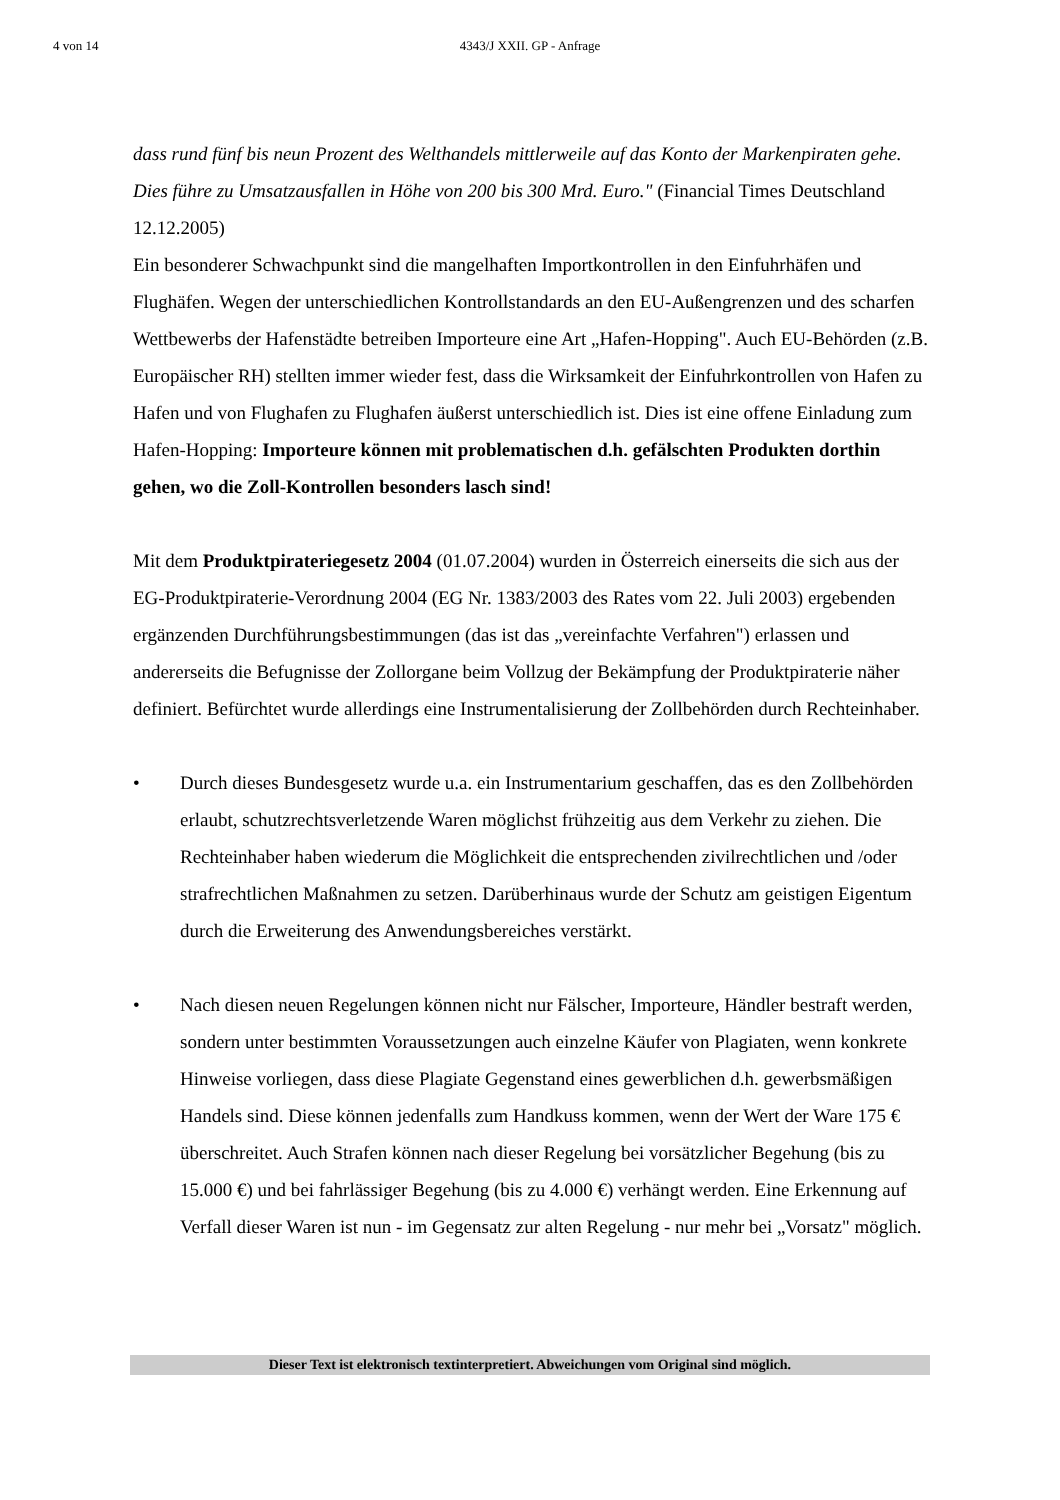4 von 14
4343/J XXII. GP - Anfrage
dass rund fünf bis neun Prozent des Welthandels mittlerweile auf das Konto der Markenpiraten gehe. Dies führe zu Umsatzausfallen in Höhe von 200 bis 300 Mrd. Euro." (Financial Times Deutschland 12.12.2005)
Ein besonderer Schwachpunkt sind die mangelhaften Importkontrollen in den Einfuhrhäfen und Flughäfen. Wegen der unterschiedlichen Kontrollstandards an den EU-Außengrenzen und des scharfen Wettbewerbs der Hafenstädte betreiben Importeure eine Art „Hafen-Hopping". Auch EU-Behörden (z.B. Europäischer RH) stellten immer wieder fest, dass die Wirksamkeit der Einfuhrkontrollen von Hafen zu Hafen und von Flughafen zu Flughafen äußerst unterschiedlich ist. Dies ist eine offene Einladung zum Hafen-Hopping: Importeure können mit problematischen d.h. gefälschten Produkten dorthin gehen, wo die Zoll-Kontrollen besonders lasch sind!
Mit dem Produktpirateriegesetz 2004 (01.07.2004) wurden in Österreich einerseits die sich aus der EG-Produktpiraterie-Verordnung 2004 (EG Nr. 1383/2003 des Rates vom 22. Juli 2003) ergebenden ergänzenden Durchführungsbestimmungen (das ist das „vereinfachte Verfahren") erlassen und andererseits die Befugnisse der Zollorgane beim Vollzug der Bekämpfung der Produktpiraterie näher definiert. Befürchtet wurde allerdings eine Instrumentalisierung der Zollbehörden durch Rechteinhaber.
• Durch dieses Bundesgesetz wurde u.a. ein Instrumentarium geschaffen, das es den Zollbehörden erlaubt, schutzrechtsverletzende Waren möglichst frühzeitig aus dem Verkehr zu ziehen. Die Rechteinhaber haben wiederum die Möglichkeit die entsprechenden zivilrechtlichen und /oder strafrechtlichen Maßnahmen zu setzen. Darüberhinaus wurde der Schutz am geistigen Eigentum durch die Erweiterung des Anwendungsbereiches verstärkt.
• Nach diesen neuen Regelungen können nicht nur Fälscher, Importeure, Händler bestraft werden, sondern unter bestimmten Voraussetzungen auch einzelne Käufer von Plagiaten, wenn konkrete Hinweise vorliegen, dass diese Plagiate Gegenstand eines gewerblichen d.h. gewerbsmäßigen Handels sind. Diese können jedenfalls zum Handkuss kommen, wenn der Wert der Ware 175 € überschreitet. Auch Strafen können nach dieser Regelung bei vorsätzlicher Begehung (bis zu 15.000 €) und bei fahrlässiger Begehung (bis zu 4.000 €) verhängt werden. Eine Erkennung auf Verfall dieser Waren ist nun - im Gegensatz zur alten Regelung - nur mehr bei „Vorsatz" möglich.
Dieser Text ist elektronisch textinterpretiert. Abweichungen vom Original sind möglich.